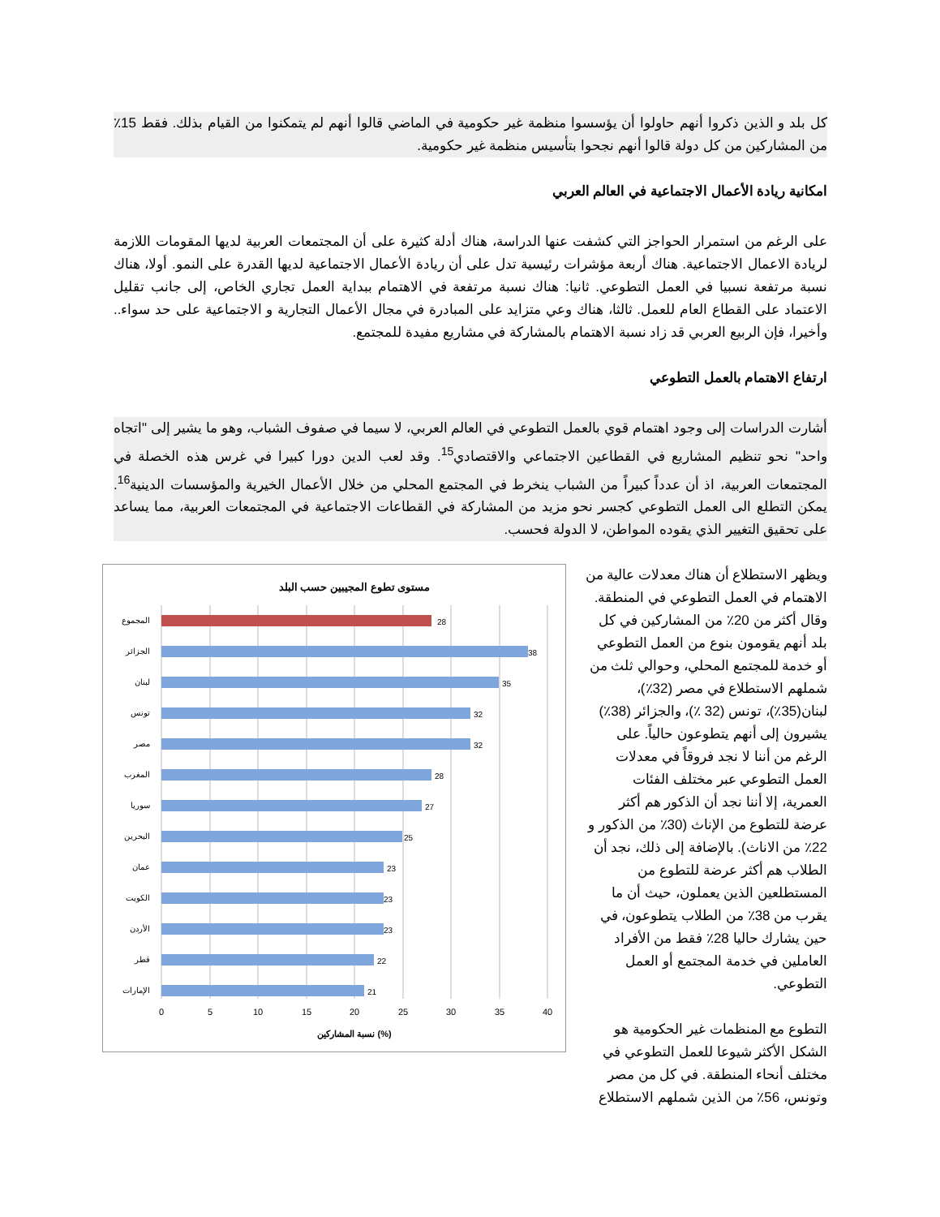كل بلد و الذين ذكروا أنهم حاولوا أن يؤسسوا منظمة غير حكومية في الماضي قالوا أنهم لم يتمكنوا من القيام بذلك. فقط 15٪ من المشاركين من كل دولة قالوا أنهم نجحوا بتأسيس منظمة غير حكومية.
امكانية ريادة الأعمال الاجتماعية في العالم العربي
على الرغم من استمرار الحواجز التي كشفت عنها الدراسة، هناك أدلة كثيرة على أن المجتمعات العربية لديها المقومات اللازمة لريادة الاعمال الاجتماعية. هناك أربعة مؤشرات رئيسية تدل على أن ريادة الأعمال الاجتماعية لديها القدرة على النمو. أولا، هناك نسبة مرتفعة نسبيا في العمل التطوعي. ثانيا: هناك نسبة مرتفعة في الاهتمام ببداية العمل تجاري الخاص، إلى جانب تقليل الاعتماد على القطاع العام للعمل. ثالثا، هناك وعي متزايد على المبادرة في مجال الأعمال التجارية و الاجتماعية على حد سواء.. وأخيرا، فإن الربيع العربي قد زاد نسبة الاهتمام بالمشاركة في مشاريع مفيدة للمجتمع.
ارتفاع الاهتمام بالعمل التطوعي
أشارت الدراسات إلى وجود اهتمام قوي بالعمل التطوعي في العالم العربي، لا سيما في صفوف الشباب، وهو ما يشير إلى "اتجاه واحد" نحو تنظيم المشاريع في القطاعين الاجتماعي والاقتصادي<sup>15</sup>. وقد لعب الدين دورا كبيرا في غرس هذه الخصلة في المجتمعات العربية، اذ أن عدداً كبيراً من الشباب ينخرط في المجتمع المحلي من خلال الأعمال الخيرية والمؤسسات الدينية<sup>16</sup>. يمكن التطلع الى العمل التطوعي كجسر نحو مزيد من المشاركة في القطاعات الاجتماعية في المجتمعات العربية، مما يساعد على تحقيق التغيير الذي يقوده المواطن، لا الدولة فحسب.
ويظهر الاستطلاع أن هناك معدلات عالية من الاهتمام في العمل التطوعي في المنطقة. وقال أكثر من 20٪ من المشاركين في كل بلد أنهم يقومون بنوع من العمل التطوعي أو خدمة للمجتمع المحلي، وحوالي ثلث من شملهم الاستطلاع في مصر (32٪)، لبنان(35٪)، تونس (32 ٪)، والجزائر (38٪) يشيرون إلى أنهم يتطوعون حالياً. على الرغم من أننا لا نجد فروقاً في معدلات العمل التطوعي عبر مختلف الفئات العمرية، إلا أننا نجد أن الذكور هم أكثر عرضة للتطوع من الإناث (30٪ من الذكور و 22٪ من الاناث). بالإضافة إلى ذلك، نجد أن الطلاب هم أكثر عرضة للتطوع من المستطلعين الذين يعملون، حيث أن ما يقرب من 38٪ من الطلاب يتطوعون، في حين يشارك حاليا 28٪ فقط من الأفراد العاملين في خدمة المجتمع أو العمل التطوعي.
التطوع مع المنظمات غير الحكومية هو الشكل الأكثر شيوعا للعمل التطوعي في مختلف أنحاء المنطقة. في كل من مصر وتونس، 56٪ من الذين شملهم الاستطلاع
مستوى تطوع المجيبين حسب البلد
المجموع
28
الجزائر
38
لبنان
35
تونس
32
مصر
32
المغرب
28
سوريا
27
البحرين
25
عمان
23
الكويت
23
الأردن
23
قطر
22
الإمارات
21
0
5
10
15
20
25
30
35
40
نسبة المشاركين (%)